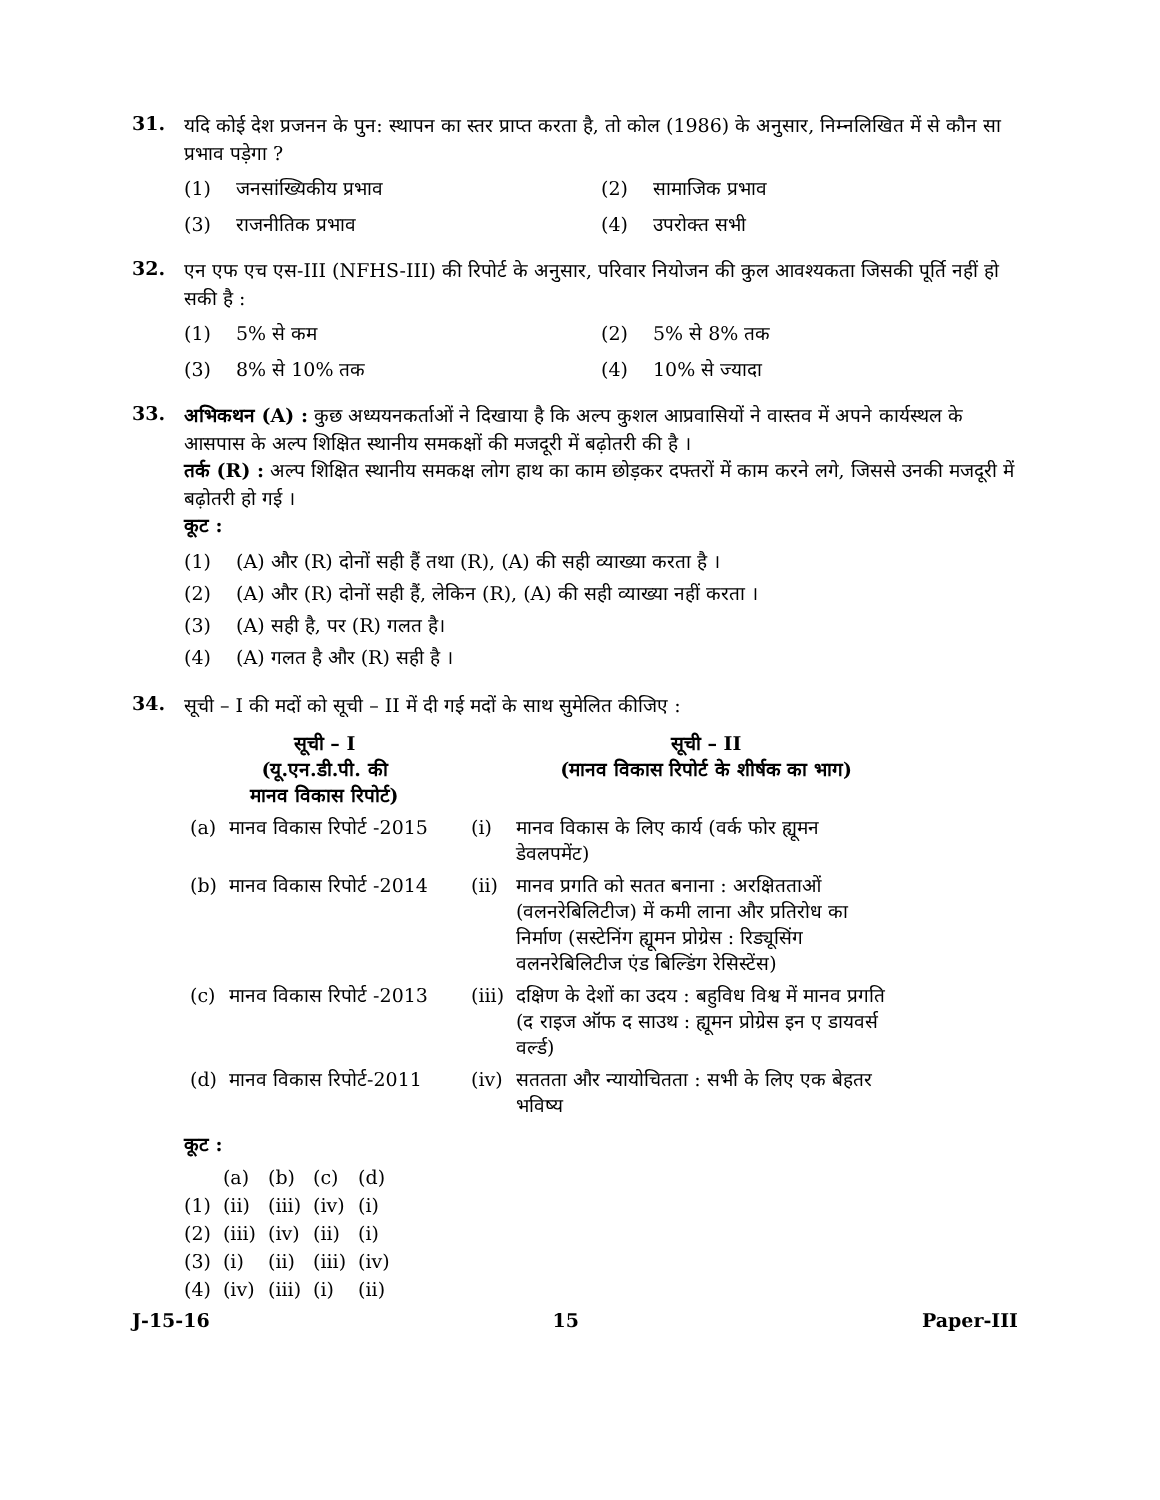31.
यदि कोई देश प्रजनन के पुन: स्थापन का स्तर प्राप्त करता है, तो कोल (1986) के अनुसार, निम्नलिखित में से कौन सा प्रभाव पड़ेगा ?
(1) जनसांख्यिकीय प्रभाव
(2) सामाजिक प्रभाव
(3) राजनीतिक प्रभाव
(4) उपरोक्त सभी
32.
एन एफ एच एस-III (NFHS-III) की रिपोर्ट के अनुसार, परिवार नियोजन की कुल आवश्यकता जिसकी पूर्ति नहीं हो सकी है :
(1) 5% से कम
(2) 5% से 8% तक
(3) 8% से 10% तक
(4) 10% से ज्यादा
33.
अभिकथन (A) : कुछ अध्ययनकर्ताओं ने दिखाया है कि अल्प कुशल आप्रवासियों ने वास्तव में अपने कार्यस्थल के आसपास के अल्प शिक्षित स्थानीय समकक्षों की मजदूरी में बढ़ोतरी की है ।
तर्क (R) : अल्प शिक्षित स्थानीय समकक्ष लोग हाथ का काम छोड़कर दफ्तरों में काम करने लगे, जिससे उनकी मजदूरी में बढ़ोतरी हो गई ।
कूट :
(1) (A) और (R) दोनों सही हैं तथा (R), (A) की सही व्याख्या करता है ।
(2) (A) और (R) दोनों सही हैं, लेकिन (R), (A) की सही व्याख्या नहीं करता ।
(3) (A) सही है, पर (R) गलत है।
(4) (A) गलत है और (R) सही है ।
34.
सूची – I की मदों को सूची – II में दी गई मदों के साथ सुमेलित कीजिए :
| सूची – I (यू.एन.डी.पी. की मानव विकास रिपोर्ट) | | | सूची – II (मानव विकास रिपोर्ट के शीर्षक का भाग) |
| --- | --- | --- | --- |
| (a) | मानव विकास रिपोर्ट -2015 | (i) | मानव विकास के लिए कार्य (वर्क फोर ह्यूमन डेवलपमेंट) |
| (b) | मानव विकास रिपोर्ट -2014 | (ii) | मानव प्रगति को सतत बनाना : अरक्षितताओं (वलनरेबिलिटीज) में कमी लाना और प्रतिरोध का निर्माण (सस्टेनिंग ह्यूमन प्रोग्रेस : रिड्यूसिंग वलनरेबिलिटीज एंड बिल्डिंग रेसिस्टेंस) |
| (c) | मानव विकास रिपोर्ट -2013 | (iii) | दक्षिण के देशों का उदय : बहुविध विश्व में मानव प्रगति (द राइज ऑफ द साउथ : ह्यूमन प्रोग्रेस इन ए डायवर्स वर्ल्ड) |
| (d) | मानव विकास रिपोर्ट-2011 | (iv) | सततता और न्यायोचितता : सभी के लिए एक बेहतर भविष्य |
कूट :
| | (a) | (b) | (c) | (d) |
| (1) | (ii) | (iii) | (iv) | (i) |
| (2) | (iii) | (iv) | (ii) | (i) |
| (3) | (i) | (ii) | (iii) | (iv) |
| (4) | (iv) | (iii) | (i) | (ii) |
J-15-16 15 Paper-III